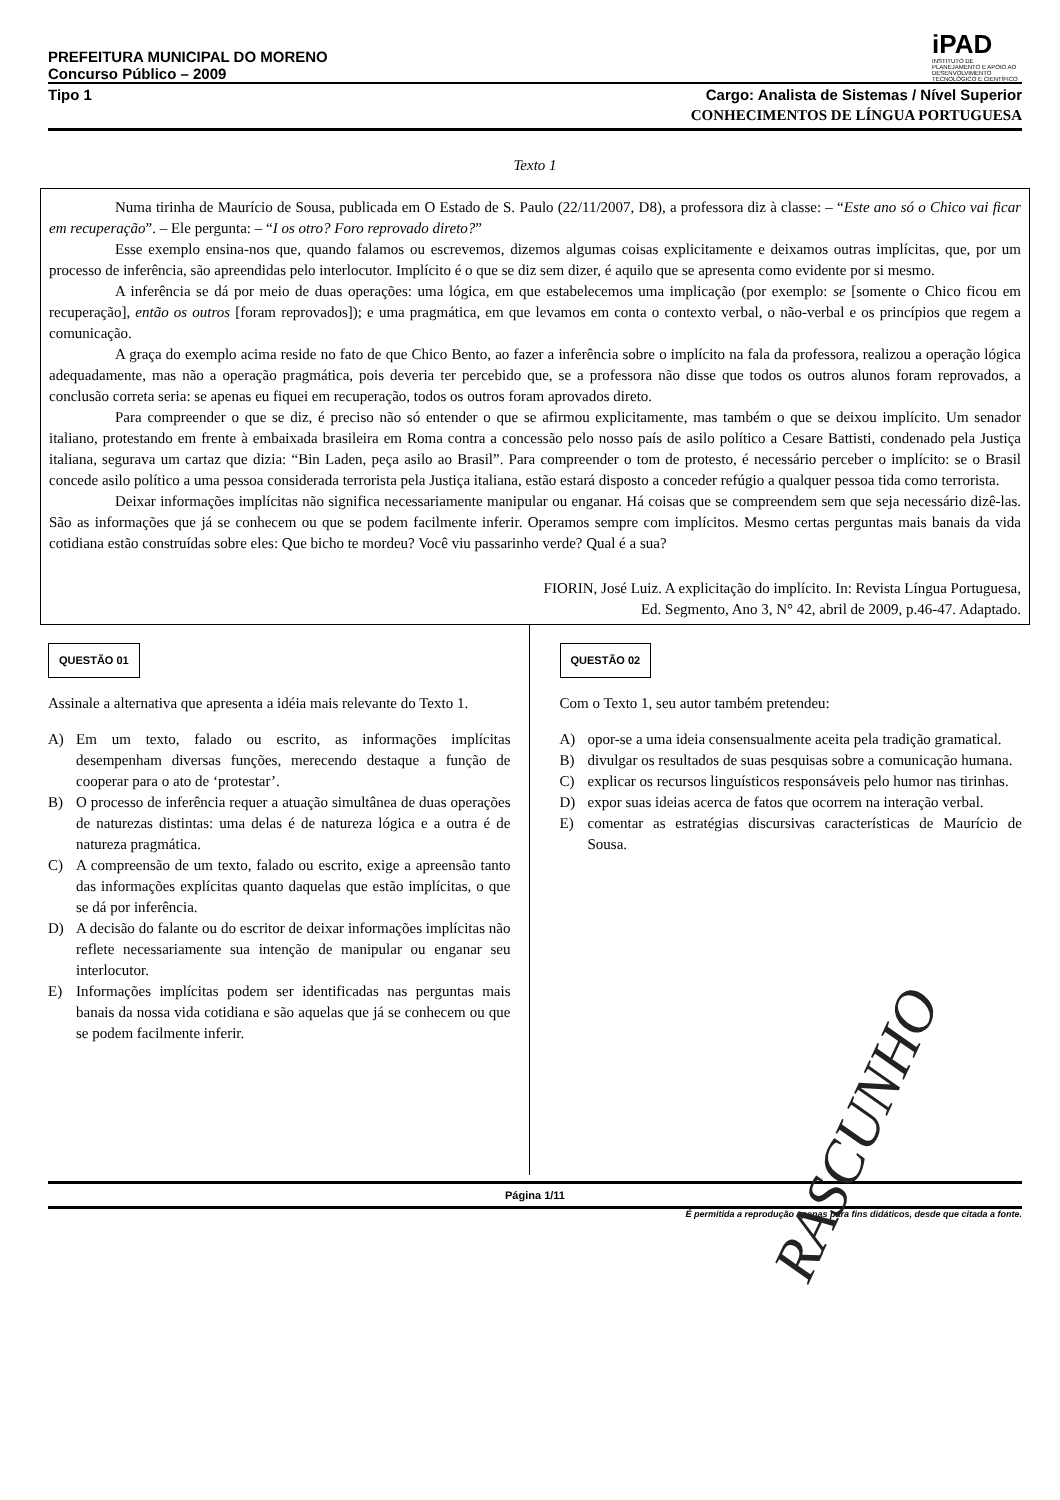PREFEITURA MUNICIPAL DO MORENO
Concurso Público – 2009
iPAD
INSTITUTO DE PLANEJAMENTO E APOIO AO DESENVOLVIMENTO TECNOLÓGICO E CIENTÍFICO
Tipo 1 Cargo: Analista de Sistemas / Nível Superior
CONHECIMENTOS DE LÍNGUA PORTUGUESA
Texto 1
Numa tirinha de Maurício de Sousa, publicada em O Estado de S. Paulo (22/11/2007, D8), a professora diz à classe: – “Este ano só o Chico vai ficar em recuperação”. – Ele pergunta: – “I os otro? Foro reprovado direto?”
Esse exemplo ensina-nos que, quando falamos ou escrevemos, dizemos algumas coisas explicitamente e deixamos outras implícitas, que, por um processo de inferência, são apreendidas pelo interlocutor. Implícito é o que se diz sem dizer, é aquilo que se apresenta como evidente por si mesmo.
A inferência se dá por meio de duas operações: uma lógica, em que estabelecemos uma implicação (por exemplo: se [somente o Chico ficou em recuperação], então os outros [foram reprovados]); e uma pragmática, em que levamos em conta o contexto verbal, o não-verbal e os princípios que regem a comunicação.
A graça do exemplo acima reside no fato de que Chico Bento, ao fazer a inferência sobre o implícito na fala da professora, realizou a operação lógica adequadamente, mas não a operação pragmática, pois deveria ter percebido que, se a professora não disse que todos os outros alunos foram reprovados, a conclusão correta seria: se apenas eu fiquei em recuperação, todos os outros foram aprovados direto.
Para compreender o que se diz, é preciso não só entender o que se afirmou explicitamente, mas também o que se deixou implícito. Um senador italiano, protestando em frente à embaixada brasileira em Roma contra a concessão pelo nosso país de asilo político a Cesare Battisti, condenado pela Justiça italiana, segurava um cartaz que dizia: “Bin Laden, peça asilo ao Brasil”. Para compreender o tom de protesto, é necessário perceber o implícito: se o Brasil concede asilo político a uma pessoa considerada terrorista pela Justiça italiana, estão estará disposto a conceder refúgio a qualquer pessoa tida como terrorista.
Deixar informações implícitas não significa necessariamente manipular ou enganar. Há coisas que se compreendem sem que seja necessário dizê-las. São as informações que já se conhecem ou que se podem facilmente inferir. Operamos sempre com implícitos. Mesmo certas perguntas mais banais da vida cotidiana estão construídas sobre eles: Que bicho te mordeu? Você viu passarinho verde? Qual é a sua?
FIORIN, José Luiz. A explicitação do implícito. In: Revista Língua Portuguesa,
Ed. Segmento, Ano 3, N° 42, abril de 2009, p.46-47. Adaptado.
QUESTÃO 01
Assinale a alternativa que apresenta a idéia mais relevante do Texto 1.
A) Em um texto, falado ou escrito, as informações implícitas desempenham diversas funções, merecendo destaque a função de cooperar para o ato de ‘protestar’.
B) O processo de inferência requer a atuação simultânea de duas operações de naturezas distintas: uma delas é de natureza lógica e a outra é de natureza pragmática.
C) A compreensão de um texto, falado ou escrito, exige a apreensão tanto das informações explícitas quanto daquelas que estão implícitas, o que se dá por inferência.
D) A decisão do falante ou do escritor de deixar informações implícitas não reflete necessariamente sua intenção de manipular ou enganar seu interlocutor.
E) Informações implícitas podem ser identificadas nas perguntas mais banais da nossa vida cotidiana e são aquelas que já se conhecem ou que se podem facilmente inferir.
QUESTÃO 02
Com o Texto 1, seu autor também pretendeu:
A) opor-se a uma ideia consensualmente aceita pela tradição gramatical.
B) divulgar os resultados de suas pesquisas sobre a comunicação humana.
C) explicar os recursos linguísticos responsáveis pelo humor nas tirinhas.
D) expor suas ideias acerca de fatos que ocorrem na interação verbal.
E) comentar as estratégias discursivas características de Maurício de Sousa.
Página 1/11
É permitida a reprodução apenas para fins didáticos, desde que citada a fonte.
RASCUNHO